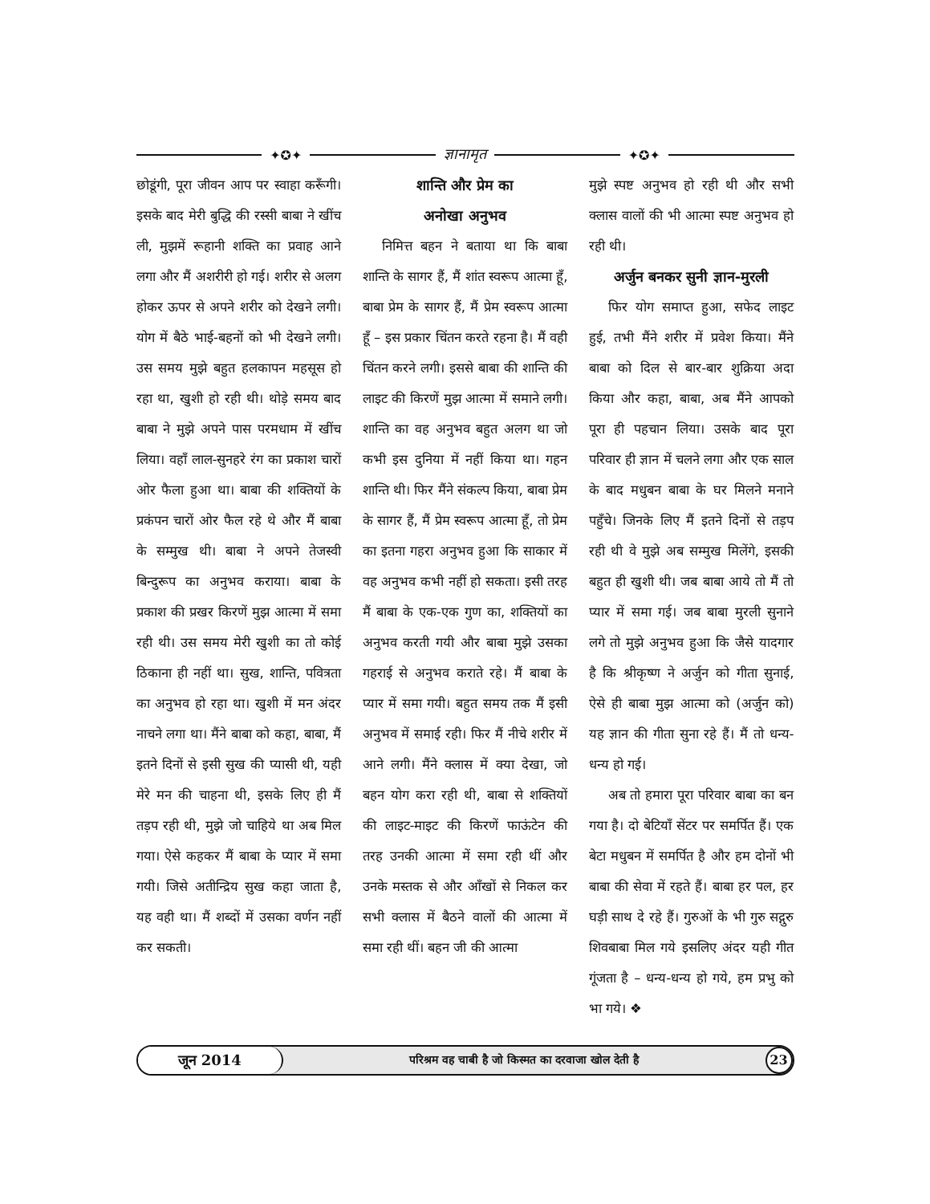✦✪✦ ज्ञानामृत ✦✪✦
छोडूंगी, पूरा जीवन आप पर स्वाहा करूँगी। इसके बाद मेरी बुद्धि की रस्सी बाबा ने खींच ली, मुझमें रूहानी शक्ति का प्रवाह आने लगा और मैं अशरीरी हो गई। शरीर से अलग होकर ऊपर से अपने शरीर को देखने लगी। योग में बैठे भाई-बहनों को भी देखने लगी। उस समय मुझे बहुत हलकापन महसूस हो रहा था, खुशी हो रही थी। थोड़े समय बाद बाबा ने मुझे अपने पास परमधाम में खींच लिया। वहाँ लाल-सुनहरे रंग का प्रकाश चारों ओर फैला हुआ था। बाबा की शक्तियों के प्रकंपन चारों ओर फैल रहे थे और मैं बाबा के सम्मुख थी। बाबा ने अपने तेजस्वी बिन्दुरूप का अनुभव कराया। बाबा के प्रकाश की प्रखर किरणें मुझ आत्मा में समा रही थी। उस समय मेरी खुशी का तो कोई ठिकाना ही नहीं था। सुख, शान्ति, पवित्रता का अनुभव हो रहा था। खुशी में मन अंदर नाचने लगा था। मैंने बाबा को कहा, बाबा, मैं इतने दिनों से इसी सुख की प्यासी थी, यही मेरे मन की चाहना थी, इसके लिए ही मैं तड़प रही थी, मुझे जो चाहिये था अब मिल गया। ऐसे कहकर मैं बाबा के प्यार में समा गयी। जिसे अतीन्द्रिय सुख कहा जाता है, यह वही था। मैं शब्दों में उसका वर्णन नहीं कर सकती।
शान्ति और प्रेम का
अनोखा अनुभव
निमित्त बहन ने बताया था कि बाबा शान्ति के सागर हैं, मैं शांत स्वरूप आत्मा हूँ, बाबा प्रेम के सागर हैं, मैं प्रेम स्वरूप आत्मा हूँ – इस प्रकार चिंतन करते रहना है। मैं वही चिंतन करने लगी। इससे बाबा की शान्ति की लाइट की किरणें मुझ आत्मा में समाने लगी। शान्ति का वह अनुभव बहुत अलग था जो कभी इस दुनिया में नहीं किया था। गहन शान्ति थी। फिर मैंने संकल्प किया, बाबा प्रेम के सागर हैं, मैं प्रेम स्वरूप आत्मा हूँ, तो प्रेम का इतना गहरा अनुभव हुआ कि साकार में वह अनुभव कभी नहीं हो सकता। इसी तरह मैं बाबा के एक-एक गुण का, शक्तियों का अनुभव करती गयी और बाबा मुझे उसका गहराई से अनुभव कराते रहे। मैं बाबा के प्यार में समा गयी। बहुत समय तक मैं इसी अनुभव में समाई रही। फिर मैं नीचे शरीर में आने लगी। मैंने क्लास में क्या देखा, जो बहन योग करा रही थी, बाबा से शक्तियों की लाइट-माइट की किरणें फाऊंटेन की तरह उनकी आत्मा में समा रही थीं और उनके मस्तक से और आँखों से निकल कर सभी क्लास में बैठने वालों की आत्मा में समा रही थीं। बहन जी की आत्मा
मुझे स्पष्ट अनुभव हो रही थी और सभी क्लास वालों की भी आत्मा स्पष्ट अनुभव हो रही थी।
अर्जुन बनकर सुनी ज्ञान-मुरली
फिर योग समाप्त हुआ, सफेद लाइट हुई, तभी मैंने शरीर में प्रवेश किया। मैंने बाबा को दिल से बार-बार शुक्रिया अदा किया और कहा, बाबा, अब मैंने आपको पूरा ही पहचान लिया। उसके बाद पूरा परिवार ही ज्ञान में चलने लगा और एक साल के बाद मधुबन बाबा के घर मिलने मनाने पहुँचे। जिनके लिए मैं इतने दिनों से तड़प रही थी वे मुझे अब सम्मुख मिलेंगे, इसकी बहुत ही खुशी थी। जब बाबा आये तो मैं तो प्यार में समा गई। जब बाबा मुरली सुनाने लगे तो मुझे अनुभव हुआ कि जैसे यादगार है कि श्रीकृष्ण ने अर्जुन को गीता सुनाई, ऐसे ही बाबा मुझ आत्मा को (अर्जुन को) यह ज्ञान की गीता सुना रहे हैं। मैं तो धन्य-धन्य हो गई।
अब तो हमारा पूरा परिवार बाबा का बन गया है। दो बेटियाँ सेंटर पर समर्पित हैं। एक बेटा मधुबन में समर्पित है और हम दोनों भी बाबा की सेवा में रहते हैं। बाबा हर पल, हर घड़ी साथ दे रहे हैं। गुरुओं के भी गुरु सद्गुरु शिवबाबा मिल गये इसलिए अंदर यही गीत गूंजता है – धन्य-धन्य हो गये, हम प्रभु को भा गये। ❖
जून 2014 परिश्रम वह चाबी है जो किस्मत का दरवाजा खोल देती है 23